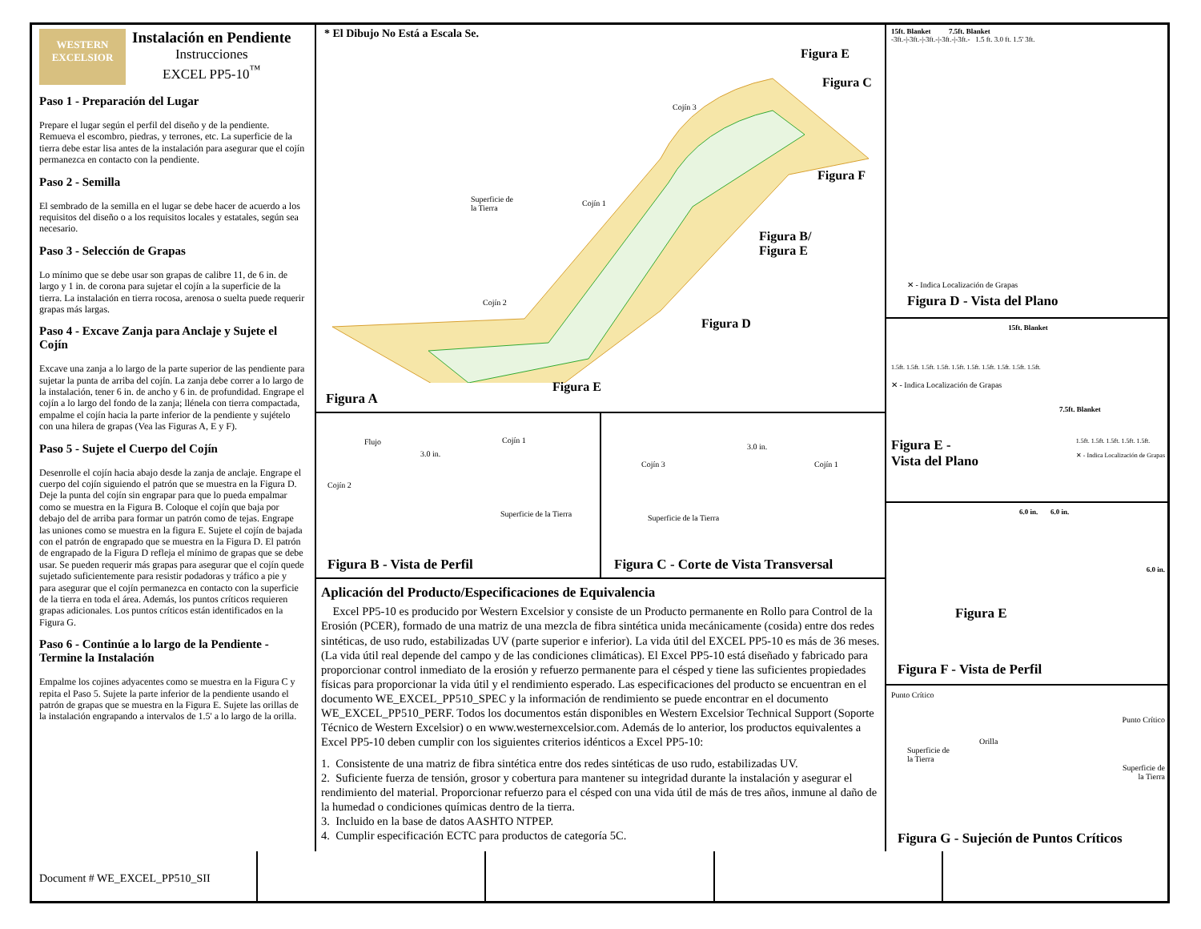WESTERN EXCELSIOR
Instalación en Pendiente
Instrucciones
EXCEL PP5-10<sup>™</sup>
Paso 1 - Preparación del Lugar
Prepare el lugar según el perfil del diseño y de la pendiente. Remueva el escombro, piedras, y terrones, etc. La superficie de la tierra debe estar lisa antes de la instalación para asegurar que el cojín permanezca en contacto con la pendiente.
Paso 2 - Semilla
El sembrado de la semilla en el lugar se debe hacer de acuerdo a los requisitos del diseño o a los requisitos locales y estatales, según sea necesario.
Paso 3 - Selección de Grapas
Lo mínimo que se debe usar son grapas de calibre 11, de 6 in. de largo y 1 in. de corona para sujetar el cojín a la superficie de la tierra. La instalación en tierra rocosa, arenosa o suelta puede requerir grapas más largas.
Paso 4 - Excave Zanja para Anclaje y Sujete el Cojín
Excave una zanja a lo largo de la parte superior de las pendiente para sujetar la punta de arriba del cojín. La zanja debe correr a lo largo de la instalación, tener 6 in. de ancho y 6 in. de profundidad. Engrape el cojín a lo largo del fondo de la zanja; llénela con tierra compactada, empalme el cojín hacia la parte inferior de la pendiente y sujételo con una hilera de grapas (Vea las Figuras A, E y F).
Paso 5 - Sujete el Cuerpo del Cojín
Desenrolle el cojín hacia abajo desde la zanja de anclaje. Engrape el cuerpo del cojín siguiendo el patrón que se muestra en la Figura D. Deje la punta del cojín sin engrapar para que lo pueda empalmar como se muestra en la Figura B. Coloque el cojín que baja por debajo del de arriba para formar un patrón como de tejas. Engrape las uniones como se muestra en la figura E. Sujete el cojín de bajada con el patrón de engrapado que se muestra en la Figura D. El patrón de engrapado de la Figura D refleja el mínimo de grapas que se debe usar. Se pueden requerir más grapas para asegurar que el cojín quede sujetado suficientemente para resistir podadoras y tráfico a pie y para asegurar que el cojín permanezca en contacto con la superficie de la tierra en toda el área. Además, los puntos críticos requieren grapas adicionales. Los puntos críticos están identificados en la Figura G.
Paso 6 - Continúe a lo largo de la Pendiente - Termine la Instalación
Empalme los cojines adyacentes como se muestra en la Figura C y repita el Paso 5. Sujete la parte inferior de la pendiente usando el patrón de grapas que se muestra en la Figura E. Sujete las orillas de la instalación engrapando a intervalos de 1.5' a lo largo de la orilla.
* El Dibujo No Está a Escala Se.
Figura E
Figura C
Figura F
Figura B/
Figura E
Figura D
Figura E
Cojín 3
Superficie de
la Tierra
Cojín 1
Cojín 2
Figura A
Flujo Cojín 1
3.0 in.
Cojín 2
Superficie de la Tierra
Figura B - Vista de Perfil
Cojín 3
3.0 in.
Cojín 1
Superficie de la Tierra
Figura C - Corte de Vista Transversal
Aplicación del Producto/Especificaciones de Equivalencia
Excel PP5-10 es producido por Western Excelsior y consiste de un Producto permanente en Rollo para Control de la Erosión (PCER), formado de una matriz de una mezcla de fibra sintética unida mecánicamente (cosida) entre dos redes sintéticas, de uso rudo, estabilizadas UV (parte superior e inferior). La vida útil del EXCEL PP5-10 es más de 36 meses. (La vida útil real depende del campo y de las condiciones climáticas). El Excel PP5-10 está diseñado y fabricado para proporcionar control inmediato de la erosión y refuerzo permanente para el césped y tiene las suficientes propiedades físicas para proporcionar la vida útil y el rendimiento esperado. Las especificaciones del producto se encuentran en el documento WE_EXCEL_PP510_SPEC y la información de rendimiento se puede encontrar en el documento WE_EXCEL_PP510_PERF. Todos los documentos están disponibles en Western Excelsior Technical Support (Soporte Técnico de Western Excelsior) o en www.westernexcelsior.com. Además de lo anterior, los productos equivalentes a Excel PP5-10 deben cumplir con los siguientes criterios idénticos a Excel PP5-10:
1. Consistente de una matriz de fibra sintética entre dos redes sintéticas de uso rudo, estabilizadas UV.
2. Suficiente fuerza de tensión, grosor y cobertura para mantener su integridad durante la instalación y asegurar el rendimiento del material. Proporcionar refuerzo para el césped con una vida útil de más de tres años, inmune al daño de la humedad o condiciones químicas dentro de la tierra.
3. Incluido en la base de datos AASHTO NTPEP.
4. Cumplir especificación ECTC para productos de categoría 5C.
15ft. Blanket 7.5ft. Blanket
-3ft.-|-3ft.-|-3ft.-|-3ft.-|-3ft.- 1.5 ft. 3.0 ft. 1.5' 3ft.
✕ - Indica Localización de Grapas
Figura D - Vista del Plano
15ft. Blanket
1.5ft. 1.5ft. 1.5ft. 1.5ft. 1.5ft. 1.5ft. 1.5ft. 1.5ft. 1.5ft. 1.5ft.
✕ - Indica Localización de Grapas
7.5ft. Blanket
Figura E -
Vista del Plano
1.5ft. 1.5ft. 1.5ft. 1.5ft. 1.5ft.
✕ - Indica Localización de Grapas
6.0 in. 6.0 in.
6.0 in.
Figura E
Figura F - Vista de Perfil
Punto Crítico
Punto Crítico
Orilla
Superficie de
la Tierra
Superficie de
la Tierra
Figura G - Sujeción de Puntos Críticos
Document # WE_EXCEL_PP510_SII